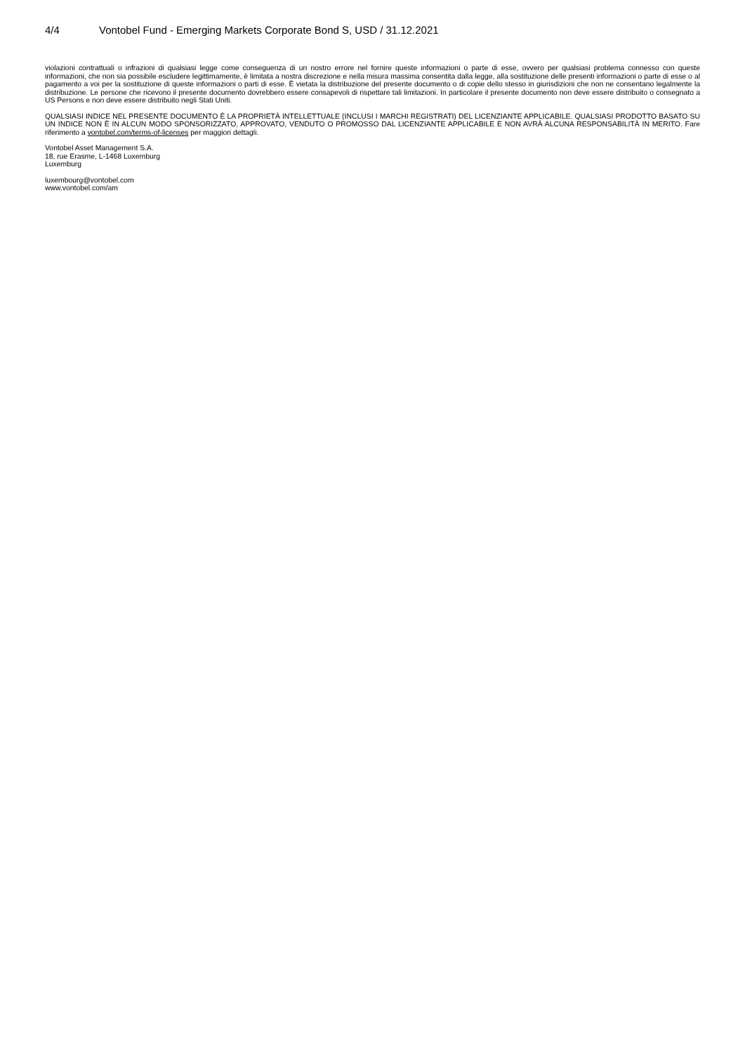4/4 Vontobel Fund - Emerging Markets Corporate Bond S, USD / 31.12.2021
violazioni contrattuali o infrazioni di qualsiasi legge come conseguenza di un nostro errore nel fornire queste informazioni o parte di esse, ovvero per qualsiasi problema connesso con queste informazioni, che non sia possibile escludere legittimamente, è limitata a nostra discrezione e nella misura massima consentita dalla legge, alla sostituzione delle presenti informazioni o parte di esse o al pagamento a voi per la sostituzione di queste informazioni o parti di esse. È vietata la distribuzione del presente documento o di copie dello stesso in giurisdizioni che non ne consentano legalmente la distribuzione. Le persone che ricevono il presente documento dovrebbero essere consapevoli di rispettare tali limitazioni. In particolare il presente documento non deve essere distribuito o consegnato a US Persons e non deve essere distribuito negli Stati Uniti.
QUALSIASI INDICE NEL PRESENTE DOCUMENTO È LA PROPRIETÀ INTELLETTUALE (INCLUSI I MARCHI REGISTRATI) DEL LICENZIANTE APPLICABILE. QUALSIASI PRODOTTO BASATO SU UN INDICE NON È IN ALCUN MODO SPONSORIZZATO, APPROVATO, VENDUTO O PROMOSSO DAL LICENZIANTE APPLICABILE E NON AVRÀ ALCUNA RESPONSABILITÀ IN MERITO. Fare riferimento a vontobel.com/terms-of-licenses per maggiori dettagli.
Vontobel Asset Management S.A.
18, rue Erasme, L-1468 Luxemburg
Luxemburg
luxembourg@vontobel.com
www.vontobel.com/am